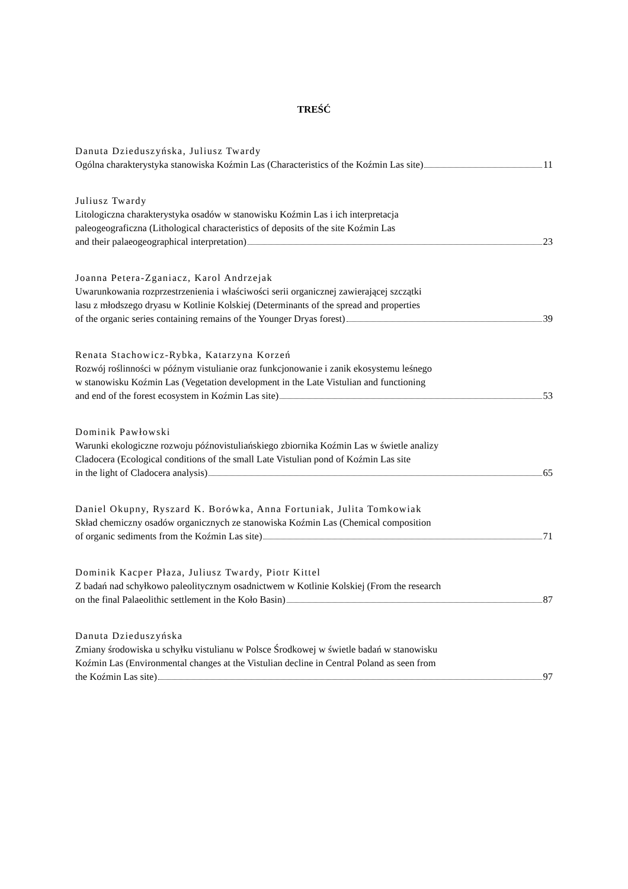TREŚĆ
Danuta Dzieduszyńska, Juliusz Twardy
Ogólna charakterystyka stanowiska Koźmin Las (Characteristics of the Koźmin Las site) 11
Juliusz Twardy
Litologiczna charakterystyka osadów w stanowisku Koźmin Las i ich interpretacja
paleogeograficzna (Lithological characteristics of deposits of the site Koźmin Las
and their palaeogeographical interpretation) 23
Joanna Petera-Zganiacz, Karol Andrzejak
Uwarunkowania rozprzestrzenienia i właściwości serii organicznej zawierającej szczątki
lasu z młodszego dryasu w Kotlinie Kolskiej (Determinants of the spread and properties
of the organic series containing remains of the Younger Dryas forest) 39
Renata Stachowicz-Rybka, Katarzyna Korzeń
Rozwój roślinności w późnym vistulianie oraz funkcjonowanie i zanik ekosystemu leśnego
w stanowisku Koźmin Las (Vegetation development in the Late Vistulian and functioning
and end of the forest ecosystem in Koźmin Las site) 53
Dominik Pawłowski
Warunki ekologiczne rozwoju późnovistuliańskiego zbiornika Koźmin Las w świetle analizy
Cladocera (Ecological conditions of the small Late Vistulian pond of Koźmin Las site
in the light of Cladocera analysis) 65
Daniel Okupny, Ryszard K. Borówka, Anna Fortuniak, Julita Tomkowiak
Skład chemiczny osadów organicznych ze stanowiska Koźmin Las (Chemical composition
of organic sediments from the Koźmin Las site) 71
Dominik Kacper Płaza, Juliusz Twardy, Piotr Kittel
Z badań nad schyłkowo paleolitycznym osadnictwem w Kotlinie Kolskiej (From the research
on the final Palaeolithic settlement in the Koło Basin) 87
Danuta Dzieduszyńska
Zmiany środowiska u schyłku vistulianu w Polsce Środkowej w świetle badań w stanowisku
Koźmin Las (Environmental changes at the Vistulian decline in Central Poland as seen from
the Koźmin Las site) 97